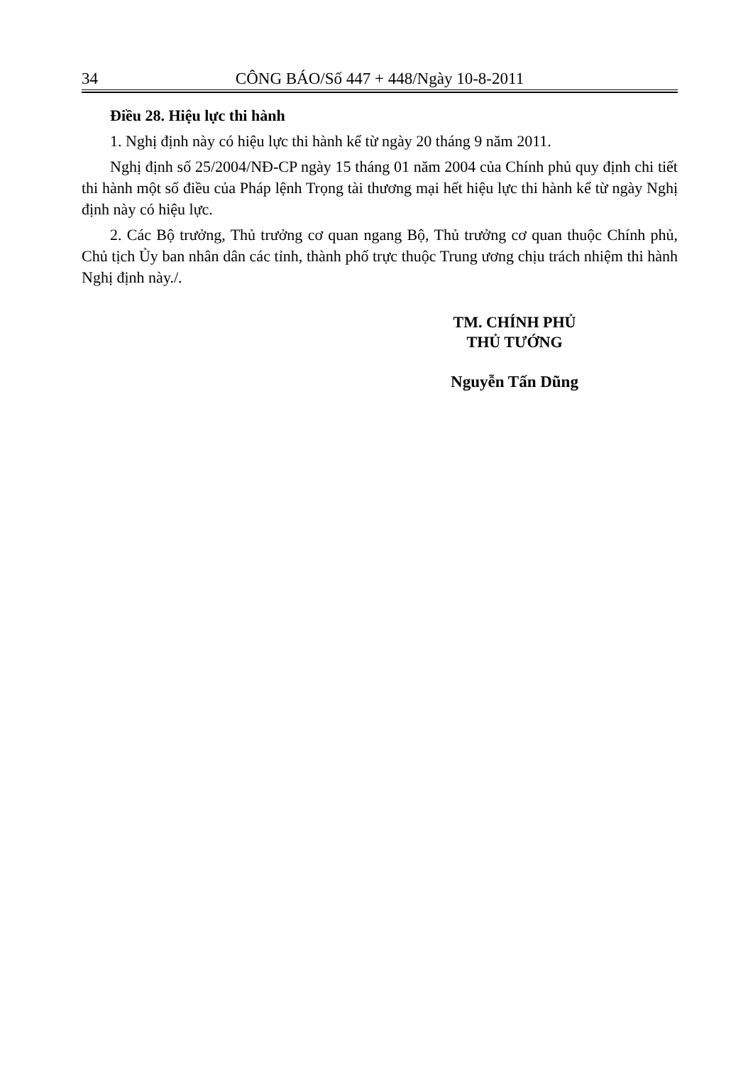34 CÔNG BÁO/Số 447 + 448/Ngày 10-8-2011
Điều 28. Hiệu lực thi hành
1. Nghị định này có hiệu lực thi hành kể từ ngày 20 tháng 9 năm 2011.
Nghị định số 25/2004/NĐ-CP ngày 15 tháng 01 năm 2004 của Chính phủ quy định chi tiết thi hành một số điều của Pháp lệnh Trọng tài thương mại hết hiệu lực thi hành kể từ ngày Nghị định này có hiệu lực.
2. Các Bộ trưởng, Thủ trưởng cơ quan ngang Bộ, Thủ trưởng cơ quan thuộc Chính phủ, Chủ tịch Ủy ban nhân dân các tỉnh, thành phố trực thuộc Trung ương chịu trách nhiệm thi hành Nghị định này./.
TM. CHÍNH PHỦ
THỦ TƯỚNG
Nguyễn Tấn Dũng